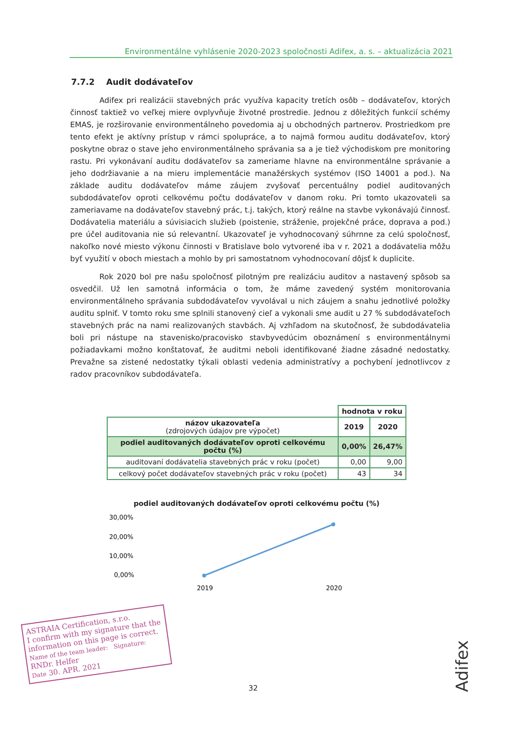Environmentálne vyhlásenie 2020-2023 spoločnosti Adifex, a. s. – aktualizácia 2021
7.7.2 Audit dodávateľov
Adifex pri realizácii stavebných prác využíva kapacity tretích osôb – dodávateľov, ktorých činnosť taktiež vo veľkej miere ovplyvňuje životné prostredie. Jednou z dôležitých funkcií schémy EMAS, je rozširovanie environmentálneho povedomia aj u obchodných partnerov. Prostriedkom pre tento efekt je aktívny prístup v rámci spolupráce, a to najmä formou auditu dodávateľov, ktorý poskytne obraz o stave jeho environmentálneho správania sa a je tiež východiskom pre monitoring rastu. Pri vykonávaní auditu dodávateľov sa zameriame hlavne na environmentálne správanie a jeho dodržiavanie a na mieru implementácie manažérskych systémov (ISO 14001 a pod.). Na základe auditu dodávateľov máme záujem zvyšovať percentuálny podiel auditovaných subdodávateľov oproti celkovému počtu dodávateľov v danom roku. Pri tomto ukazovateli sa zameriavame na dodávateľov stavebný prác, t.j. takých, ktorý reálne na stavbe vykonávajú činnosť. Dodávatelia materiálu a súvisiacich služieb (poistenie, stráženie, projekčné práce, doprava a pod.) pre účel auditovania nie sú relevantní. Ukazovateľ je vyhodnocovaný súhrnne za celú spoločnosť, nakoľko nové miesto výkonu činnosti v Bratislave bolo vytvorené iba v r. 2021 a dodávatelia môžu byť využití v oboch miestach a mohlo by pri samostatnom vyhodnocovaní dôjsť k duplicite.
Rok 2020 bol pre našu spoločnosť pilotným pre realizáciu auditov a nastavený spôsob sa osvedčil. Už len samotná informácia o tom, že máme zavedený systém monitorovania environmentálneho správania subdodávateľov vyvolával u nich záujem a snahu jednotlivé položky auditu splniť. V tomto roku sme splnili stanovený cieľ a vykonali sme audit u 27 % subdodávateľoch stavebných prác na nami realizovaných stavbách. Aj vzhľadom na skutočnosť, že subdodávatelia boli pri nástupe na stavenisko/pracovisko stavbyvedúcim oboznámení s environmentálnymi požiadavkami možno konštatovať, že auditmi neboli identifikované žiadne zásadné nedostatky. Prevažne sa zistené nedostatky týkali oblasti vedenia administratívy a pochybení jednotlivcov z radov pracovníkov subdodávateľa.
| | hodnota v roku | |
| --- | --- | --- |
| názov ukazovateľa (zdrojových údajov pre výpočet) | 2019 | 2020 |
| podiel auditovaných dodávateľov oproti celkovému počtu (%) | 0,00% | 26,47% |
| auditovaní dodávatelia stavebných prác v roku (počet) | 0,00 | 9,00 |
| celkový počet dodávateľov stavebných prác v roku (počet) | 43 | 34 |
podiel auditovaných dodávateľov oproti celkovému počtu (%)
30,00%
20,00%
10,00%
0,00%
2019
2020
ASTRAIA Certification, s.r.o.
I confirm with my signature that the information on this page is correct.
Name of the team leader: Signature:
RNDr. Helfer
Date 30. APR. 2021
32
Adifex